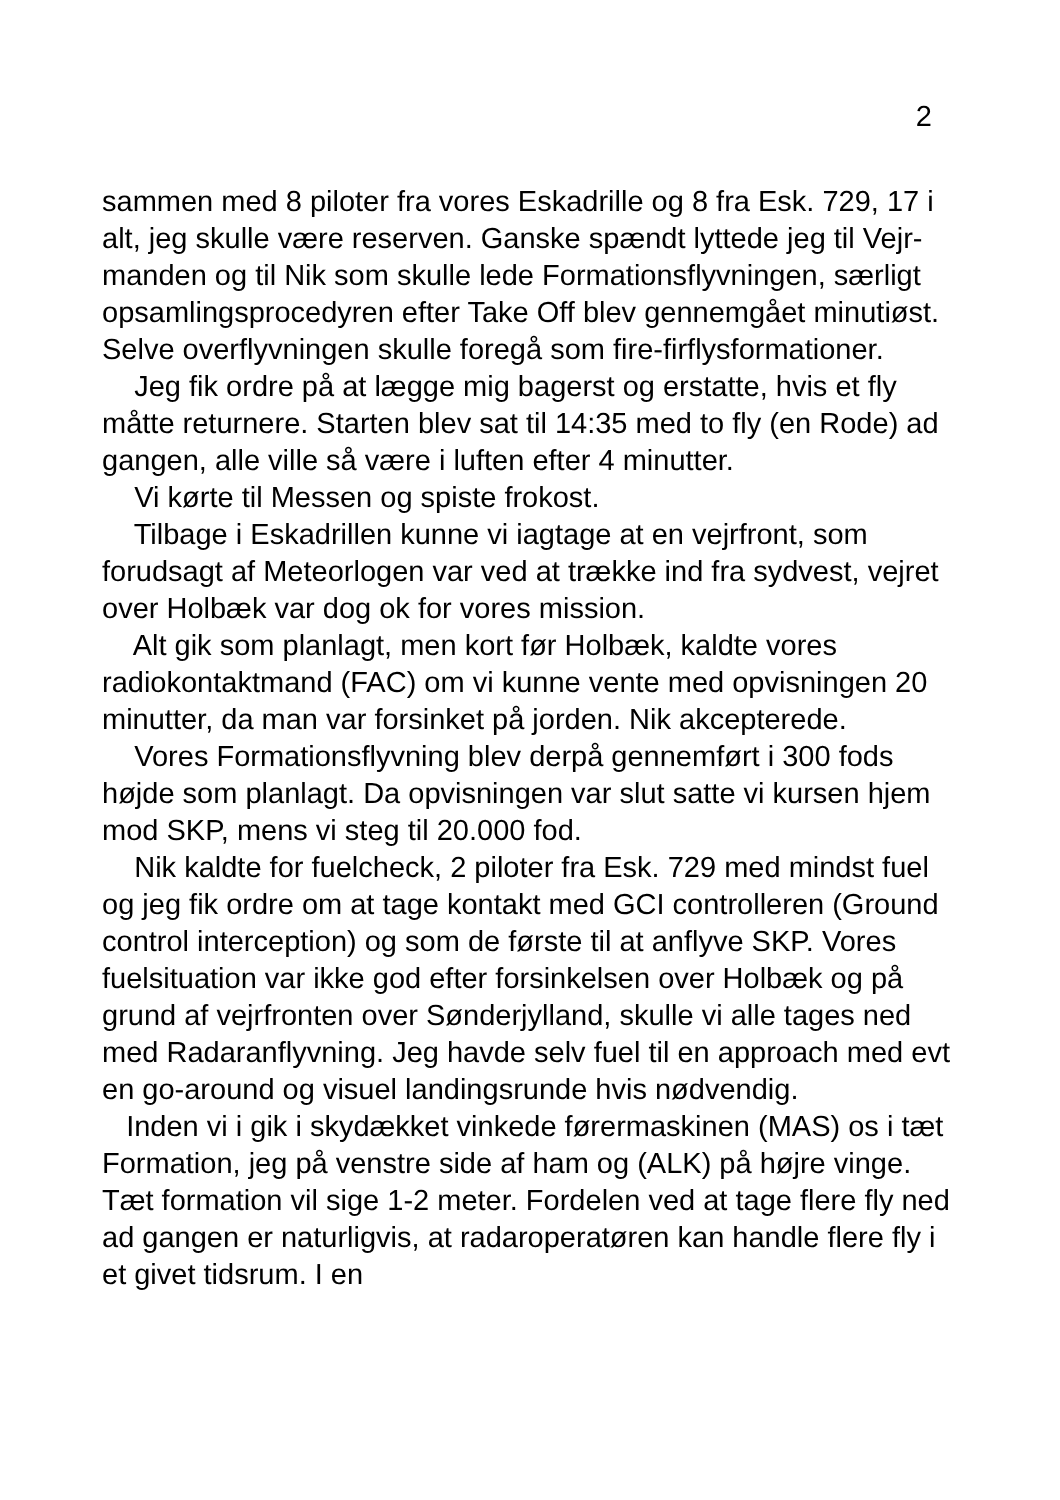2
sammen med 8 piloter fra vores Eskadrille og 8 fra Esk. 729, 17 i alt, jeg skulle være reserven. Ganske spændt lyttede jeg til Vejr-manden og til Nik som skulle lede Formationsflyvningen, særligt opsamlingsprocedyren efter Take Off blev gennemgået minutiøst. Selve overflyvningen skulle foregå som fire-firflysformationer.
Jeg fik ordre på at lægge mig bagerst og erstatte, hvis et fly måtte returnere. Starten blev sat til 14:35 med to fly (en Rode) ad gangen, alle ville så være i luften efter 4 minutter.
Vi kørte til Messen og spiste frokost.
Tilbage i Eskadrillen kunne vi iagtage at en vejrfront, som forudsagt af Meteorlogen var ved at trække ind fra sydvest, vejret over Holbæk var dog ok for vores mission.
Alt gik som planlagt, men kort før Holbæk, kaldte vores radiokontaktmand (FAC) om vi kunne vente med opvisningen 20 minutter, da man var forsinket på jorden. Nik akcepterede.
Vores Formationsflyvning blev derpå gennemført i 300 fods højde som planlagt. Da opvisningen var slut satte vi kursen hjem mod SKP, mens vi steg til 20.000 fod.
Nik kaldte for fuelcheck, 2 piloter fra Esk. 729 med mindst fuel og jeg fik ordre om at tage kontakt med GCI controlleren (Ground control interception) og som de første til at anflyve SKP. Vores fuelsituation var ikke god efter forsinkelsen over Holbæk og på grund af vejrfronten over Sønderjylland, skulle vi alle tages ned med Radaranflyvning. Jeg havde selv fuel til en approach med evt en go-around og visuel landingsrunde hvis nødvendig.
Inden vi i gik i skydækket vinkede førermaskinen (MAS) os i tæt Formation, jeg på venstre side af ham og (ALK) på højre vinge. Tæt formation vil sige 1-2 meter. Fordelen ved at tage flere fly ned ad gangen er naturligvis, at radaroperatøren kan handle flere fly i et givet tidsrum. I en